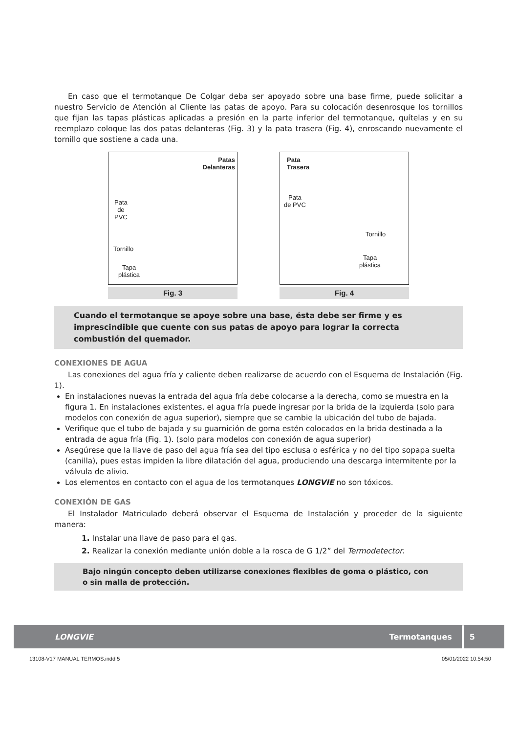En caso que el termotanque De Colgar deba ser apoyado sobre una base firme, puede solicitar a nuestro Servicio de Atención al Cliente las patas de apoyo. Para su colocación desenrosque los tornillos que fijan las tapas plásticas aplicadas a presión en la parte inferior del termotanque, quítelas y en su reemplazo coloque las dos patas delanteras (Fig. 3) y la pata trasera (Fig. 4), enroscando nuevamente el tornillo que sostiene a cada una.
Patas
Delanteras
Pata
de
PVC
Tornillo
Tapa
plástica
Fig. 3
Pata
Trasera
Pata
de PVC
Tornillo
Tapa
plástica
Fig. 4
Cuando el termotanque se apoye sobre una base, ésta debe ser firme y es imprescindible que cuente con sus patas de apoyo para lograr la correcta combustión del quemador.
CONEXIONES DE AGUA
Las conexiones del agua fría y caliente deben realizarse de acuerdo con el Esquema de Instalación (Fig. 1).
En instalaciones nuevas la entrada del agua fría debe colocarse a la derecha, como se muestra en la figura 1. En instalaciones existentes, el agua fría puede ingresar por la brida de la izquierda (solo para modelos con conexión de agua superior), siempre que se cambie la ubicación del tubo de bajada.
Verifique que el tubo de bajada y su guarnición de goma estén colocados en la brida destinada a la entrada de agua fría (Fig. 1). (solo para modelos con conexión de agua superior)
Asegúrese que la llave de paso del agua fría sea del tipo esclusa o esférica y no del tipo sopapa suelta (canilla), pues estas impiden la libre dilatación del agua, produciendo una descarga intermitente por la válvula de alivio.
Los elementos en contacto con el agua de los termotanques LONGVIE no son tóxicos.
CONEXIÓN DE GAS
El Instalador Matriculado deberá observar el Esquema de Instalación y proceder de la siguiente manera:
1. Instalar una llave de paso para el gas.
2. Realizar la conexión mediante unión doble a la rosca de G 1/2” del Termodetector.
Bajo ningún concepto deben utilizarse conexiones flexibles de goma o plástico, con o sin malla de protección.
LONGVIE Termotanques 5
13108-V17 MANUAL TERMOS.indd 5 05/01/2022 10:54:50